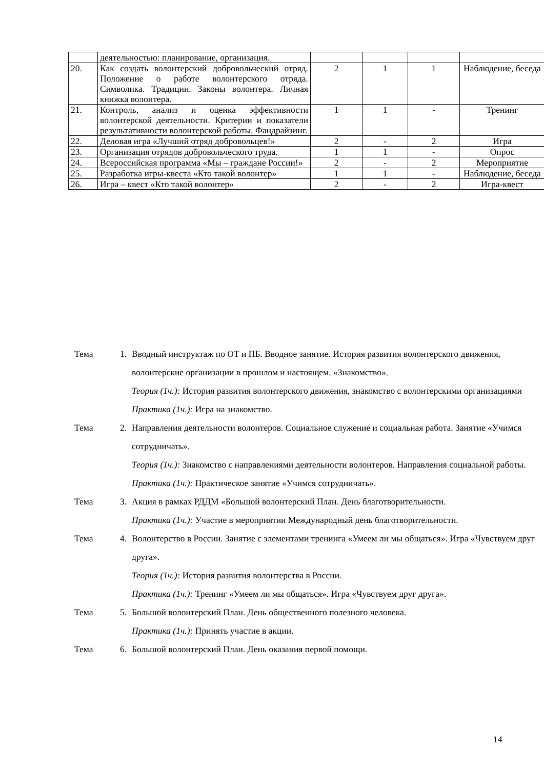| | деятельностью: планирование, организация. | | | | |
| 20. | Как создать волонтерский добровольческий отряд. Положение о работе волонтерского отряда. Символика. Традиции. Законы волонтера. Личная книжка волонтера. | 2 | 1 | 1 | Наблюдение, беседа |
| 21. | Контроль, анализ и оценка эффективности волонтерской деятельности. Критерии и показатели результативности волонтерской работы. Фандрайзинг. | 1 | 1 | - | Тренинг |
| 22. | Деловая игра «Лучший отряд добровольцев!» | 2 | - | 2 | Игра |
| 23. | Организация отрядов добровольческого труда. | 1 | 1 | - | Опрос |
| 24. | Всероссийская программа «Мы – граждане России!» | 2 | - | 2 | Мероприятие |
| 25. | Разработка игры-квеста «Кто такой волонтер» | 1 | 1 | - | Наблюдение, беседа |
| 26. | Игра – квест «Кто такой волонтер» | 2 | - | 2 | Игра-квест |
Тема 1. Вводный инструктаж по ОТ и ПБ. Вводное занятие. История развития волонтерского движения, волонтерские организации в прошлом и настоящем. «Знакомство».
Теория (1ч.): История развития волонтерского движения, знакомство с волонтерскими организациями
Практика (1ч.): Игра на знакомство.
Тема 2. Направления деятельности волонтеров. Социальное служение и социальная работа. Занятие «Учимся сотрудничать».
Теория (1ч.): Знакомство с направлениями деятельности волонтеров. Направления социальной работы.
Практика (1ч.): Практическое занятие «Учимся сотрудничать».
Тема 3. Акция в рамках РДДМ «Большой волонтерский План. День благотворительности.
Практика (1ч.): Участие в мероприятии Международный день благотворительности.
Тема 4. Волонтерство в России. Занятие с элементами тренинга «Умеем ли мы общаться». Игра «Чувствуем друг друга».
Теория (1ч.): История развития волонтерства в России.
Практика (1ч.): Тренинг «Умеем ли мы общаться». Игра «Чувствуем друг друга».
Тема 5. Большой волонтерский План. День общественного полезного человека.
Практика (1ч.): Принять участие в акции.
Тема 6. Большой волонтерский План. День оказания первой помощи.
14